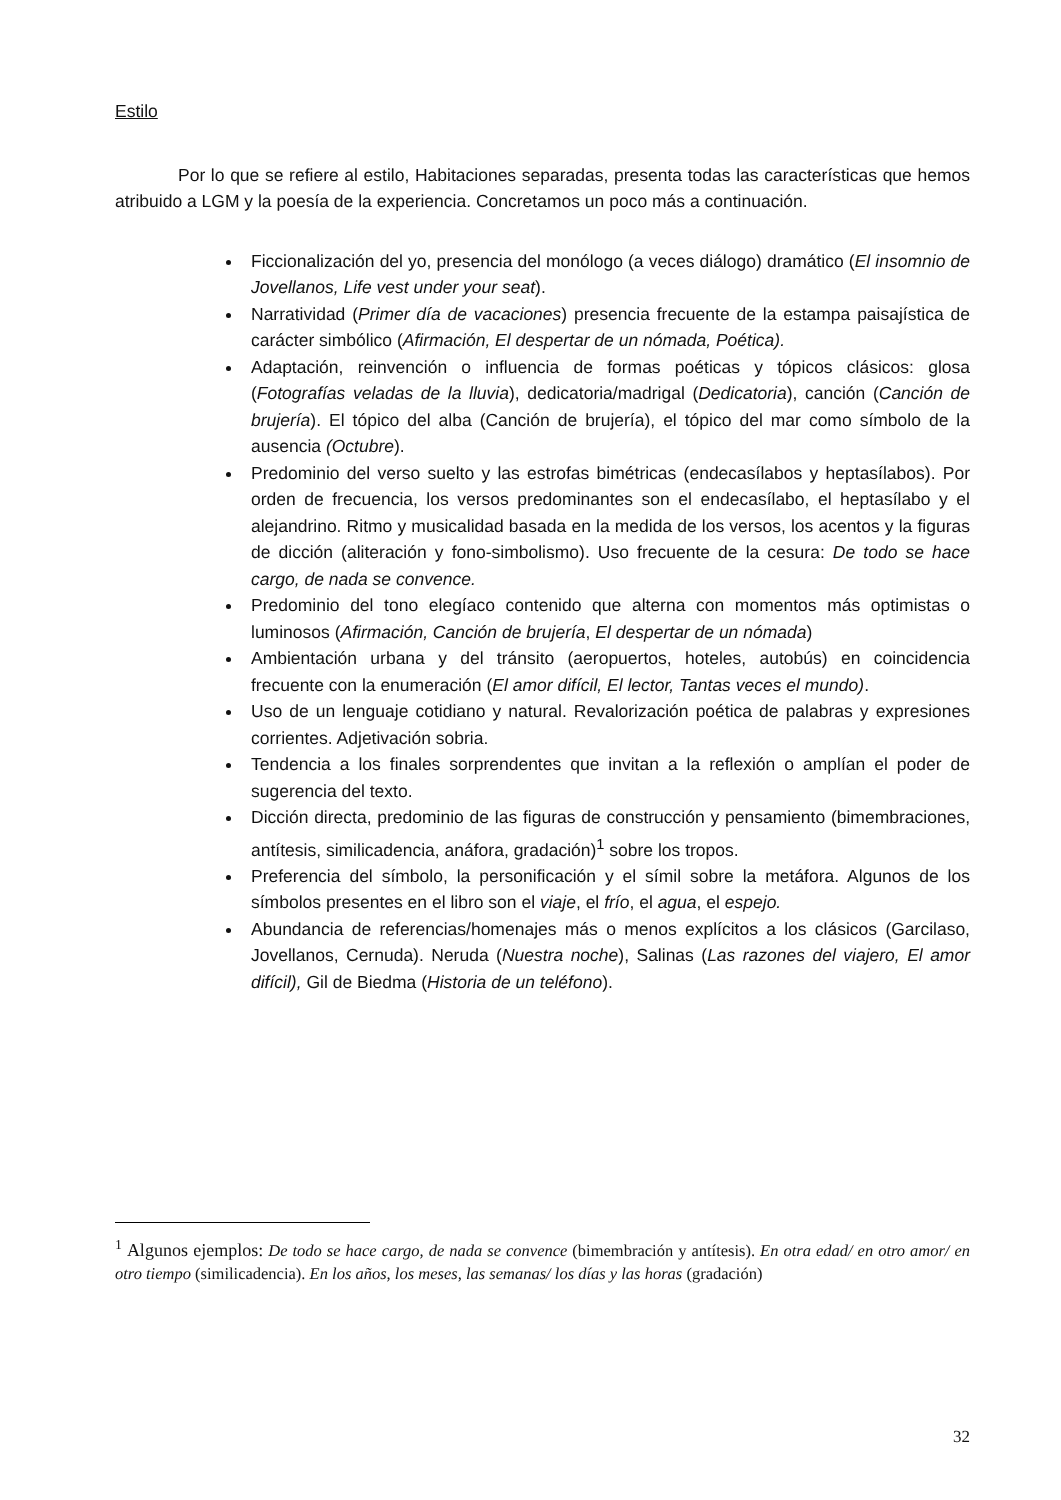Estilo
Por lo que se refiere al estilo, Habitaciones separadas, presenta todas las características que hemos atribuido a LGM y la poesía de la experiencia. Concretamos un poco más a continuación.
Ficcionalización del yo, presencia del monólogo (a veces diálogo) dramático (El insomnio de Jovellanos, Life vest under your seat).
Narratividad (Primer día de vacaciones) presencia frecuente de la estampa paisajística de carácter simbólico (Afirmación, El despertar de un nómada, Poética).
Adaptación, reinvención o influencia de formas poéticas y tópicos clásicos: glosa (Fotografías veladas de la lluvia), dedicatoria/madrigal (Dedicatoria), canción (Canción de brujería). El tópico del alba (Canción de brujería), el tópico del mar como símbolo de la ausencia (Octubre).
Predominio del verso suelto y las estrofas bimétricas (endecasílabos y heptasílabos). Por orden de frecuencia, los versos predominantes son el endecasílabo, el heptasílabo y el alejandrino. Ritmo y musicalidad basada en la medida de los versos, los acentos y la figuras de dicción (aliteración y fono-simbolismo). Uso frecuente de la cesura: De todo se hace cargo, de nada se convence.
Predominio del tono elegíaco contenido que alterna con momentos más optimistas o luminosos (Afirmación, Canción de brujería, El despertar de un nómada)
Ambientación urbana y del tránsito (aeropuertos, hoteles, autobús) en coincidencia frecuente con la enumeración (El amor difícil, El lector, Tantas veces el mundo).
Uso de un lenguaje cotidiano y natural. Revalorización poética de palabras y expresiones corrientes. Adjetivación sobria.
Tendencia a los finales sorprendentes que invitan a la reflexión o amplían el poder de sugerencia del texto.
Dicción directa, predominio de las figuras de construcción y pensamiento (bimembraciones, antítesis, similicadencia, anáfora, gradación)<sup>1</sup> sobre los tropos.
Preferencia del símbolo, la personificación y el símil sobre la metáfora. Algunos de los símbolos presentes en el libro son el viaje, el frío, el agua, el espejo.
Abundancia de referencias/homenajes más o menos explícitos a los clásicos (Garcilaso, Jovellanos, Cernuda). Neruda (Nuestra noche), Salinas (Las razones del viajero, El amor difícil), Gil de Biedma (Historia de un teléfono).
<sup>1</sup> Algunos ejemplos: De todo se hace cargo, de nada se convence (bimembración y antítesis). En otra edad/ en otro amor/ en otro tiempo (similicadencia). En los años, los meses, las semanas/ los días y las horas (gradación)
32